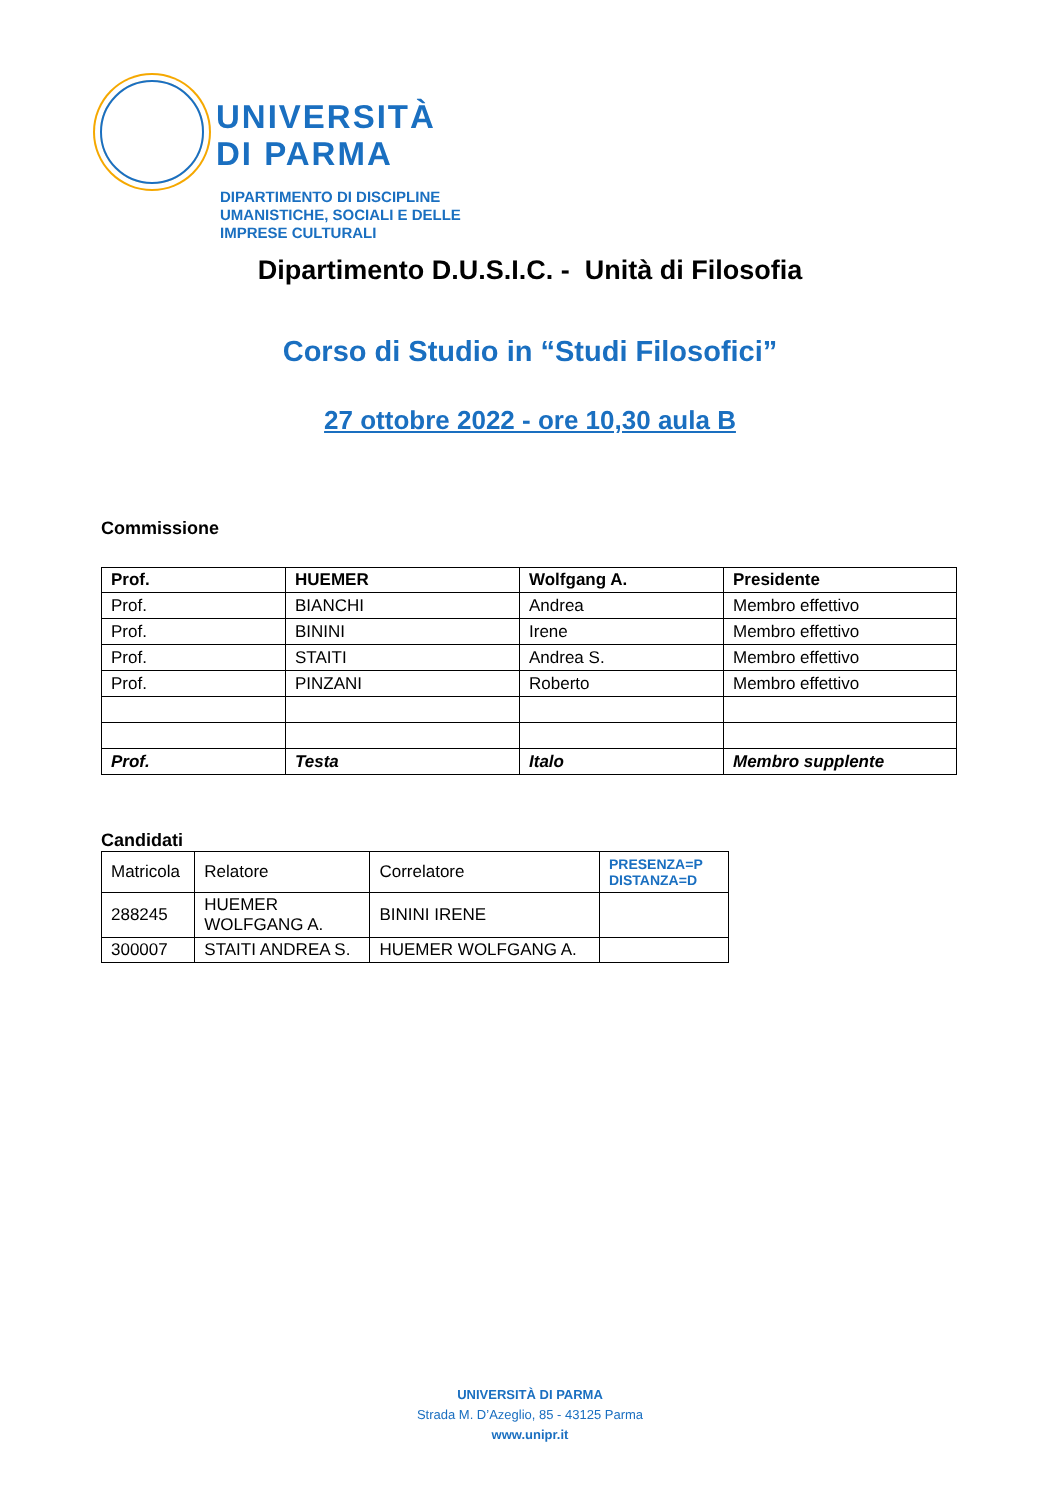UNIVERSITÀ
DI PARMA
DIPARTIMENTO DI DISCIPLINE
UMANISTICHE, SOCIALI E DELLE
IMPRESE CULTURALI
Dipartimento D.U.S.I.C. - Unità di Filosofia
Corso di Studio in “Studi Filosofici”
27 ottobre 2022 - ore 10,30 aula B
Commissione
| Prof. | HUEMER | Wolfgang A. | Presidente |
| --- | --- | --- | --- |
| Prof. | BIANCHI | Andrea | Membro effettivo |
| Prof. | BININI | Irene | Membro effettivo |
| Prof. | STAITI | Andrea S. | Membro effettivo |
| Prof. | PINZANI | Roberto | Membro effettivo |
| Prof. | Testa | Italo | Membro supplente |
Candidati
| Matricola | Relatore | Correlatore | PRESENZA=P DISTANZA=D |
| 288245 | HUEMER WOLFGANG A. | BININI IRENE | |
| 300007 | STAITI ANDREA S. | HUEMER WOLFGANG A. | |
UNIVERSITÀ DI PARMA
Strada M. D’Azeglio, 85 - 43125 Parma
www.unipr.it